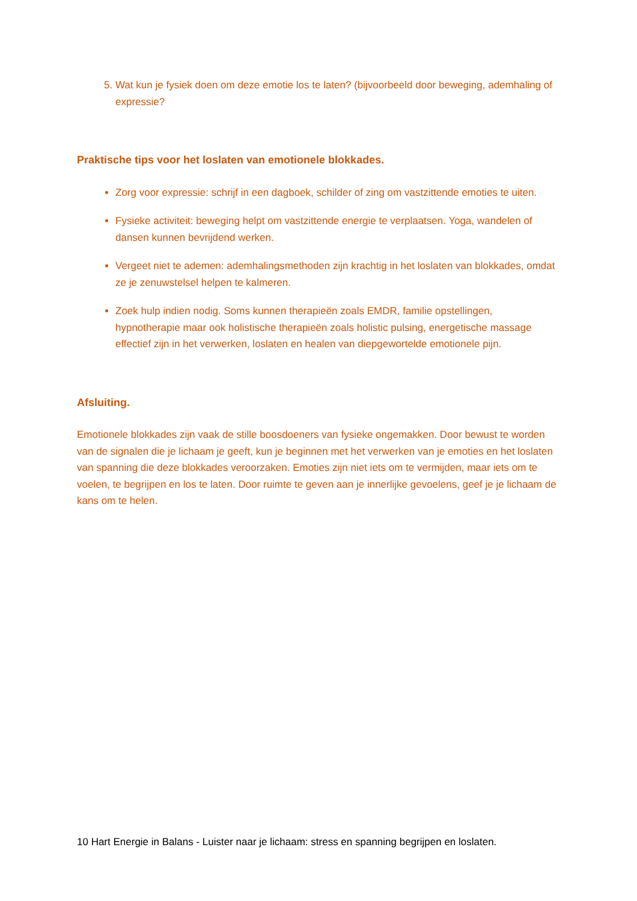Wat kun je fysiek doen om deze emotie los te laten? (bijvoorbeeld door beweging, ademhaling of expressie?
Praktische tips voor het loslaten van emotionele blokkades.
Zorg voor expressie: schrijf in een dagboek, schilder of zing om vastzittende emoties te uiten.
Fysieke activiteit: beweging helpt om vastzittende energie te verplaatsen. Yoga, wandelen of dansen kunnen bevrijdend werken.
Vergeet niet te ademen: ademhalingsmethoden zijn krachtig in het loslaten van blokkades, omdat ze je zenuwstelsel helpen te kalmeren.
Zoek hulp indien nodig. Soms kunnen therapieën zoals EMDR, familie opstellingen, hypnotherapie maar ook holistische therapieën zoals holistic pulsing, energetische massage effectief zijn in het verwerken, loslaten en healen van diepgewortelde emotionele pijn.
Afsluiting.
Emotionele blokkades zijn vaak de stille boosdoeners van fysieke ongemakken. Door bewust te worden van de signalen die je lichaam je geeft, kun je beginnen met het verwerken van je emoties en het loslaten van spanning die deze blokkades veroorzaken. Emoties zijn niet iets om te vermijden, maar iets om te voelen, te begrijpen en los te laten. Door ruimte te geven aan je innerlijke gevoelens, geef je je lichaam de kans om te helen.
10 Hart Energie in Balans - Luister naar je lichaam: stress en spanning begrijpen en loslaten.